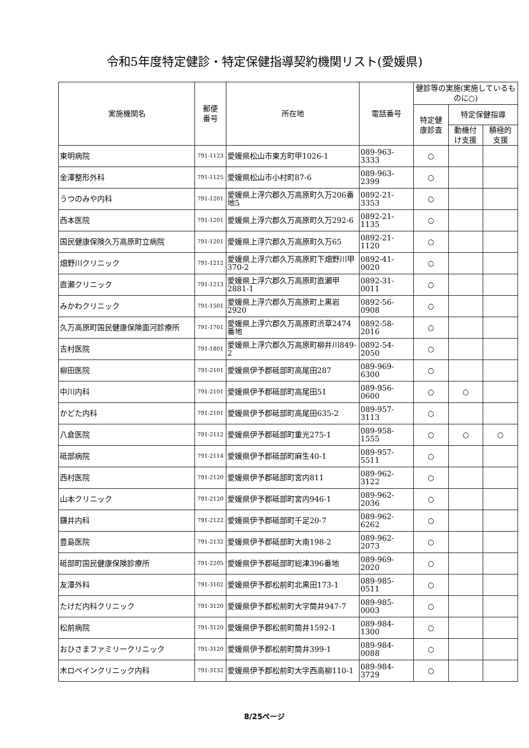令和5年度特定健診・特定保健指導契約機関リスト(愛媛県)
| 実施機関名 | 郵便 番号 | 所在地 | 電話番号 | 健診等の実施(実施しているものに○) | | |
| --- | --- | --- | --- | --- | --- | --- |
| | | | | 特定健 康診査 | 特定保健指導 | |
| | | | | | 動機付 け支援 | 積極的 支援 |
| 東明病院 | 791-1123 | 愛媛県松山市東方町甲1026-1 | 089-963-3333 | ○ | | |
| 金澤整形外科 | 791-1125 | 愛媛県松山市小村町87-6 | 089-963-2399 | ○ | | |
| うつのみや内科 | 791-1201 | 愛媛県上浮穴郡久万高原町久万206番地5 | 0892-21-3353 | ○ | | |
| 西本医院 | 791-1201 | 愛媛県上浮穴郡久万高原町久万292-6 | 0892-21-1135 | ○ | | |
| 国民健康保険久万高原町立病院 | 791-1201 | 愛媛県上浮穴郡久万高原町久万65 | 0892-21-1120 | ○ | | |
| 畑野川クリニック | 791-1212 | 愛媛県上浮穴郡久万高原町下畑野川甲370-2 | 0892-41-0020 | ○ | | |
| 直瀬クリニック | 791-1213 | 愛媛県上浮穴郡久万高原町直瀬甲2881-1 | 0892-31-0011 | ○ | | |
| みかわクリニック | 791-1501 | 愛媛県上浮穴郡久万高原町上黒岩2920 | 0892-56-0908 | ○ | | |
| 久万高原町国民健康保険面河診療所 | 791-1701 | 愛媛県上浮穴郡久万高原町渋草2474番地 | 0892-58-2016 | ○ | | |
| 吉村医院 | 791-1801 | 愛媛県上浮穴郡久万高原町柳井川849-2 | 0892-54-2050 | ○ | | |
| 柳田医院 | 791-2101 | 愛媛県伊予郡砥部町高尾田287 | 089-969-6300 | ○ | | |
| 中川内科 | 791-2101 | 愛媛県伊予郡砥部町高尾田51 | 089-956-0600 | ○ | ○ | |
| かどた内科 | 791-2101 | 愛媛県伊予郡砥部町高尾田635-2 | 089-957-3113 | ○ | | |
| 八倉医院 | 791-2112 | 愛媛県伊予郡砥部町重光275-1 | 089-958-1555 | ○ | ○ | ○ |
| 砥部病院 | 791-2114 | 愛媛県伊予郡砥部町麻生40-1 | 089-957-5511 | ○ | | |
| 西村医院 | 791-2120 | 愛媛県伊予郡砥部町宮内811 | 089-962-3122 | ○ | | |
| 山本クリニック | 791-2120 | 愛媛県伊予郡砥部町宮内946-1 | 089-962-2036 | ○ | | |
| 鎌井内科 | 791-2122 | 愛媛県伊予郡砥部町千足20-7 | 089-962-6262 | ○ | | |
| 豊島医院 | 791-2132 | 愛媛県伊予郡砥部町大南198-2 | 089-962-2073 | ○ | | |
| 砥部町国民健康保険診療所 | 791-2205 | 愛媛県伊予郡砥部町総津396番地 | 089-969-2020 | ○ | | |
| 友澤外科 | 791-3102 | 愛媛県伊予郡松前町北黒田173-1 | 089-985-0511 | ○ | | |
| たけだ内科クリニック | 791-3120 | 愛媛県伊予郡松前町大字筒井947-7 | 089-985-0003 | ○ | | |
| 松前病院 | 791-3120 | 愛媛県伊予郡松前町筒井1592-1 | 089-984-1300 | ○ | | |
| おひさまファミリークリニック | 791-3120 | 愛媛県伊予郡松前町筒井399-1 | 089-984-0088 | ○ | | |
| 木ロペインクリニック内科 | 791-3132 | 愛媛県伊予郡松前町大字西高柳110-1 | 089-984-3729 | ○ | | |
8/25ページ